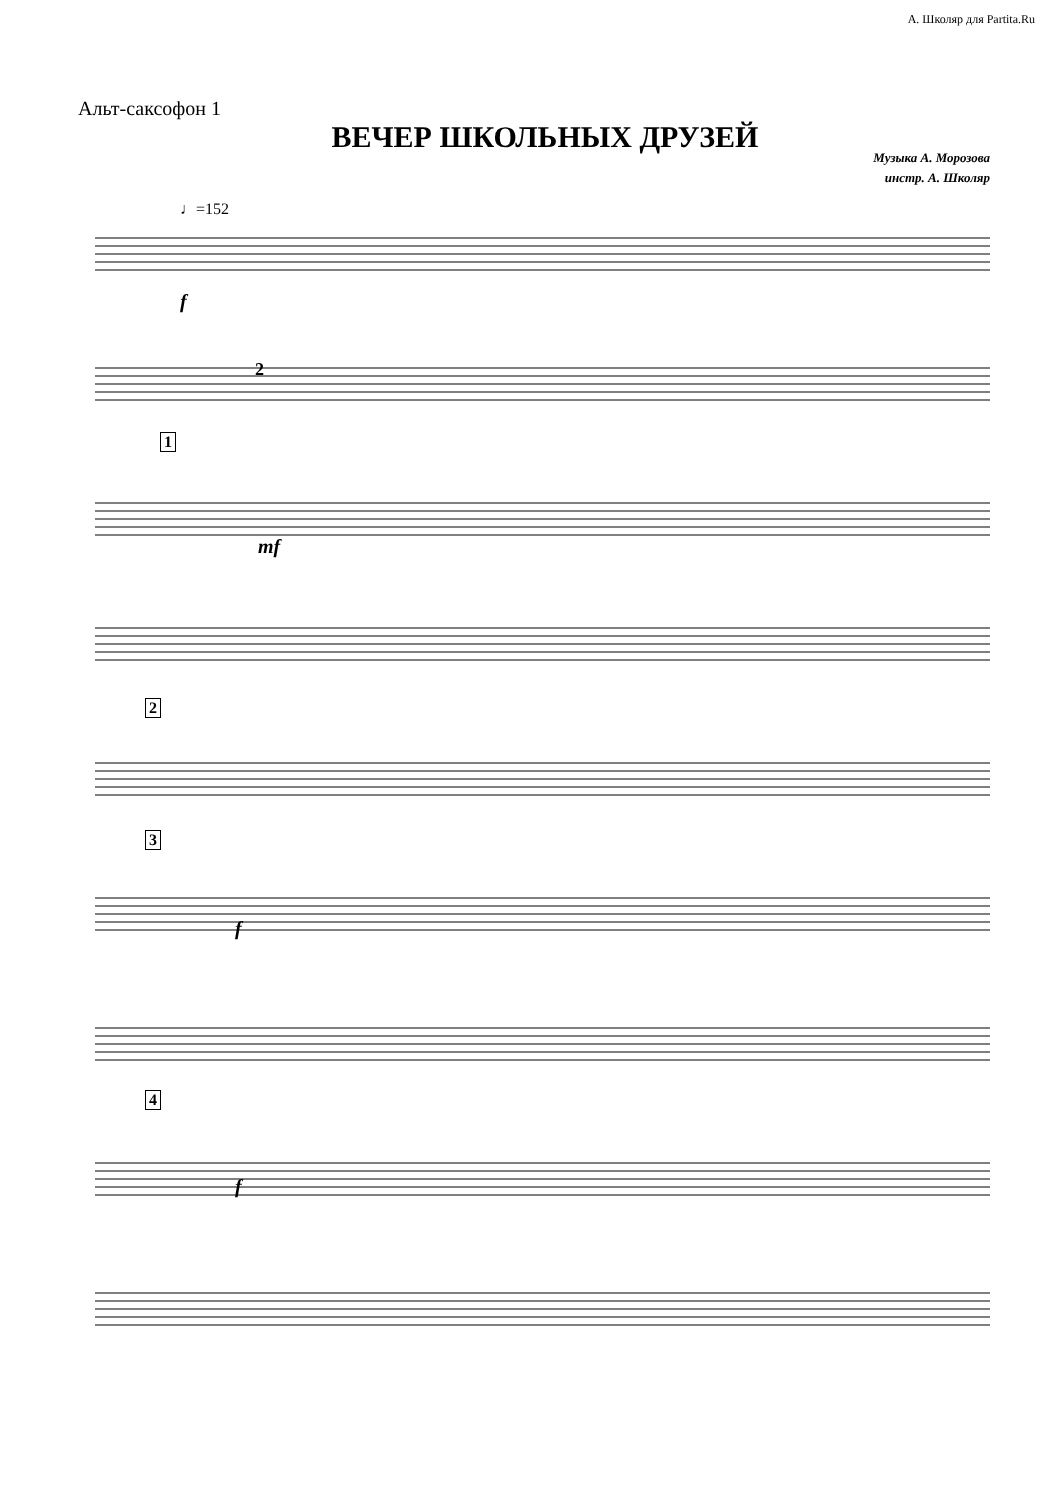А. Школяр для Partita.Ru
Альт-саксофон 1
ВЕЧЕР ШКОЛЬНЫХ ДРУЗЕЙ
Музыка А. Морозова
инстр. А. Школяр
♩=152
f
2
1
mf
2
3
f
4
f